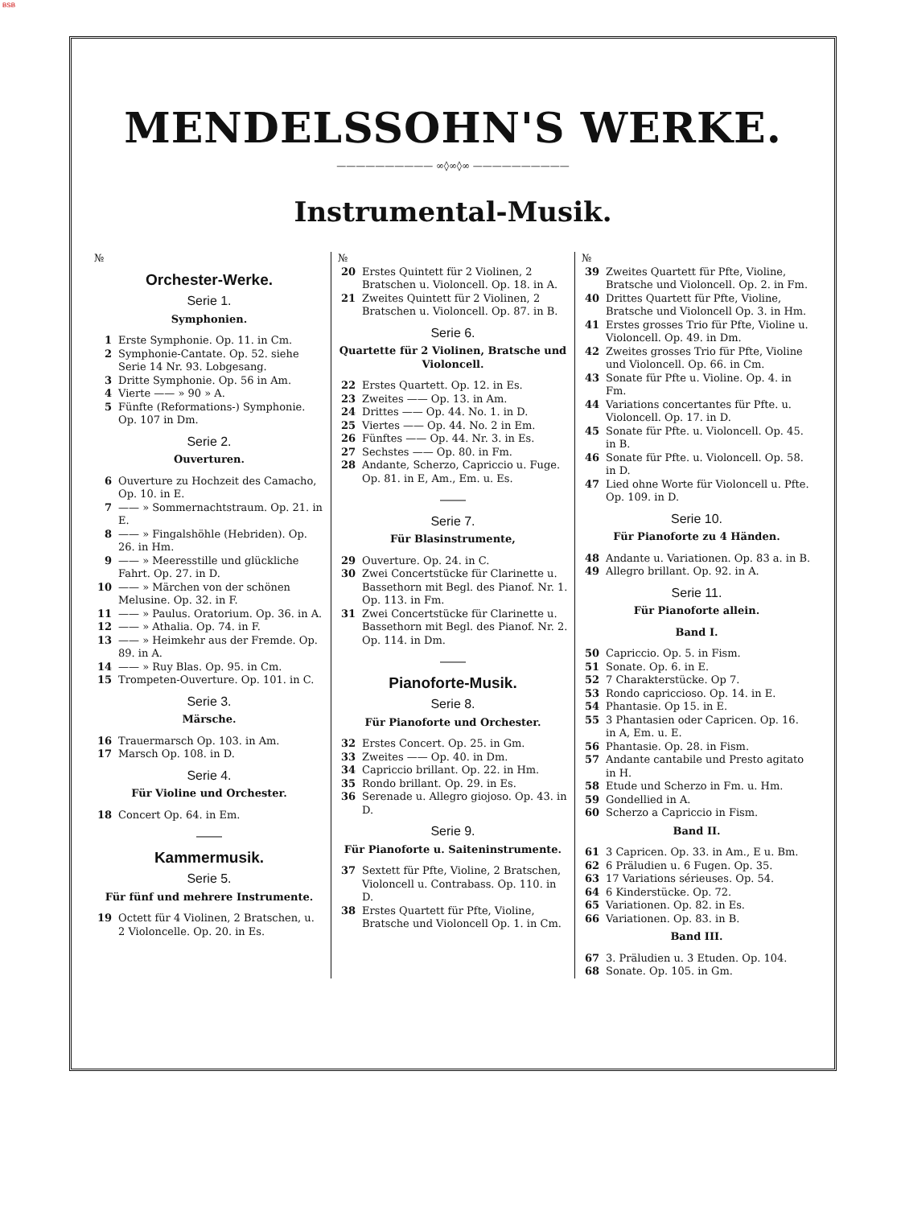BSB
MENDELSSOHN'S WERKE.
—————————— ∞◊∞◊∞ ——————————
Instrumental-Musik.
№
Orchester-Werke.
Serie 1.
Symphonien.
1 Erste Symphonie. Op. 11. in Cm.
2 Symphonie-Cantate. Op. 52. siehe Serie 14 Nr. 93. Lobgesang.
3 Dritte Symphonie. Op. 56 in Am.
4 Vierte —— » 90 » A.
5 Fünfte (Reformations-) Symphonie. Op. 107 in Dm.
Serie 2.
Ouverturen.
6 Ouverture zu Hochzeit des Camacho, Op. 10. in E.
7 —— » Sommernachtstraum. Op. 21. in E.
8 —— » Fingalshöhle (Hebriden). Op. 26. in Hm.
9 —— » Meeresstille und glückliche Fahrt. Op. 27. in D.
10 —— » Märchen von der schönen Melusine. Op. 32. in F.
11 —— » Paulus. Oratorium. Op. 36. in A.
12 —— » Athalia. Op. 74. in F.
13 —— » Heimkehr aus der Fremde. Op. 89. in A.
14 —— » Ruy Blas. Op. 95. in Cm.
15 Trompeten-Ouverture. Op. 101. in C.
Serie 3.
Märsche.
16 Trauermarsch Op. 103. in Am.
17 Marsch Op. 108. in D.
Serie 4.
Für Violine und Orchester.
18 Concert Op. 64. in Em.
——
Kammermusik.
Serie 5.
Für fünf und mehrere Instrumente.
19 Octett für 4 Violinen, 2 Bratschen, u. 2 Violoncelle. Op. 20. in Es.
№
20 Erstes Quintett für 2 Violinen, 2 Bratschen u. Violoncell. Op. 18. in A.
21 Zweites Quintett für 2 Violinen, 2 Bratschen u. Violoncell. Op. 87. in B.
Serie 6.
Quartette für 2 Violinen, Bratsche und Violoncell.
22 Erstes Quartett. Op. 12. in Es.
23 Zweites —— Op. 13. in Am.
24 Drittes —— Op. 44. No. 1. in D.
25 Viertes —— Op. 44. No. 2 in Em.
26 Fünftes —— Op. 44. Nr. 3. in Es.
27 Sechstes —— Op. 80. in Fm.
28 Andante, Scherzo, Capriccio u. Fuge. Op. 81. in E, Am., Em. u. Es.
——
Serie 7.
Für Blasinstrumente,
29 Ouverture. Op. 24. in C.
30 Zwei Concertstücke für Clarinette u. Bassethorn mit Begl. des Pianof. Nr. 1. Op. 113. in Fm.
31 Zwei Concertstücke für Clarinette u. Bassethorn mit Begl. des Pianof. Nr. 2. Op. 114. in Dm.
——
Pianoforte-Musik.
Serie 8.
Für Pianoforte und Orchester.
32 Erstes Concert. Op. 25. in Gm.
33 Zweites —— Op. 40. in Dm.
34 Capriccio brillant. Op. 22. in Hm.
35 Rondo brillant. Op. 29. in Es.
36 Serenade u. Allegro giojoso. Op. 43. in D.
Serie 9.
Für Pianoforte u. Saiteninstrumente.
37 Sextett für Pfte, Violine, 2 Bratschen, Violoncell u. Contrabass. Op. 110. in D.
38 Erstes Quartett für Pfte, Violine, Bratsche und Violoncell Op. 1. in Cm.
№
39 Zweites Quartett für Pfte, Violine, Bratsche und Violoncell. Op. 2. in Fm.
40 Drittes Quartett für Pfte, Violine, Bratsche und Violoncell Op. 3. in Hm.
41 Erstes grosses Trio für Pfte, Violine u. Violoncell. Op. 49. in Dm.
42 Zweites grosses Trio für Pfte, Violine und Violoncell. Op. 66. in Cm.
43 Sonate für Pfte u. Violine. Op. 4. in Fm.
44 Variations concertantes für Pfte. u. Violoncell. Op. 17. in D.
45 Sonate für Pfte. u. Violoncell. Op. 45. in B.
46 Sonate für Pfte. u. Violoncell. Op. 58. in D.
47 Lied ohne Worte für Violoncell u. Pfte. Op. 109. in D.
Serie 10.
Für Pianoforte zu 4 Händen.
48 Andante u. Variationen. Op. 83 a. in B.
49 Allegro brillant. Op. 92. in A.
Serie 11.
Für Pianoforte allein.
Band I.
50 Capriccio. Op. 5. in Fism.
51 Sonate. Op. 6. in E.
52 7 Charakterstücke. Op 7.
53 Rondo capriccioso. Op. 14. in E.
54 Phantasie. Op 15. in E.
55 3 Phantasien oder Capricen. Op. 16. in A, Em. u. E.
56 Phantasie. Op. 28. in Fism.
57 Andante cantabile und Presto agitato in H.
58 Etude und Scherzo in Fm. u. Hm.
59 Gondellied in A.
60 Scherzo a Capriccio in Fism.
Band II.
61 3 Capricen. Op. 33. in Am., E u. Bm.
62 6 Präludien u. 6 Fugen. Op. 35.
63 17 Variations sérieuses. Op. 54.
64 6 Kinderstücke. Op. 72.
65 Variationen. Op. 82. in Es.
66 Variationen. Op. 83. in B.
Band III.
67 3. Präludien u. 3 Etuden. Op. 104.
68 Sonate. Op. 105. in Gm.